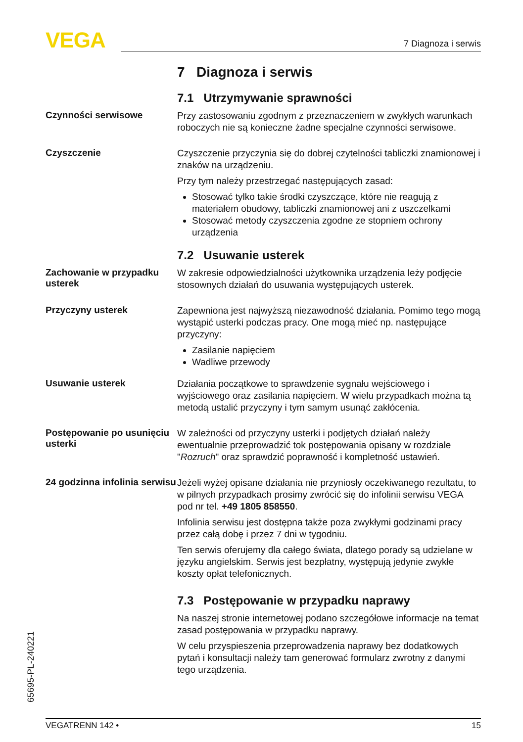VEGA 7 Diagnoza i serwis
7 Diagnoza i serwis
7.1 Utrzymywanie sprawności
Czynności serwisowe
Przy zastosowaniu zgodnym z przeznaczeniem w zwykłych warunkach roboczych nie są konieczne żadne specjalne czynności serwisowe.
Czyszczenie
Czyszczenie przyczynia się do dobrej czytelności tabliczki znamionowej i znaków na urządzeniu.
Przy tym należy przestrzegać następujących zasad:
Stosować tylko takie środki czyszczące, które nie reagują z materiałem obudowy, tabliczki znamionowej ani z uszczelkami
Stosować metody czyszczenia zgodne ze stopniem ochrony urządzenia
7.2 Usuwanie usterek
Zachowanie w przypadku usterek
W zakresie odpowiedzialności użytkownika urządzenia leży podjęcie stosownych działań do usuwania występujących usterek.
Przyczyny usterek
Zapewniona jest najwyższą niezawodność działania. Pomimo tego mogą wystąpić usterki podczas pracy. One mogą mieć np. następujące przyczyny:
Zasilanie napięciem
Wadliwe przewody
Usuwanie usterek
Działania początkowe to sprawdzenie sygnału wejściowego i wyjściowego oraz zasilania napięciem. W wielu przypadkach można tą metodą ustalić przyczyny i tym samym usunąć zakłócenia.
Postępowanie po usunięciu usterki
W zależności od przyczyny usterki i podjętych działań należy ewentualnie przeprowadzić tok postępowania opisany w rozdziale "Rozruch" oraz sprawdzić poprawność i kompletność ustawień.
24 godzinna infolinia serwisu
Jeżeli wyżej opisane działania nie przyniosły oczekiwanego rezultatu, to w pilnych przypadkach prosimy zwrócić się do infolinii serwisu VEGA pod nr tel. +49 1805 858550.
Infolinia serwisu jest dostępna także poza zwykłymi godzinami pracy przez całą dobę i przez 7 dni w tygodniu.
Ten serwis oferujemy dla całego świata, dlatego porady są udzielane w języku angielskim. Serwis jest bezpłatny, występują jedynie zwykłe koszty opłat telefonicznych.
7.3 Postępowanie w przypadku naprawy
Na naszej stronie internetowej podano szczegółowe informacje na temat zasad postępowania w przypadku naprawy.
W celu przyspieszenia przeprowadzenia naprawy bez dodatkowych pytań i konsultacji należy tam generować formularz zwrotny z danymi tego urządzenia.
65695-PL-240221
VEGATRENN 142 • 15